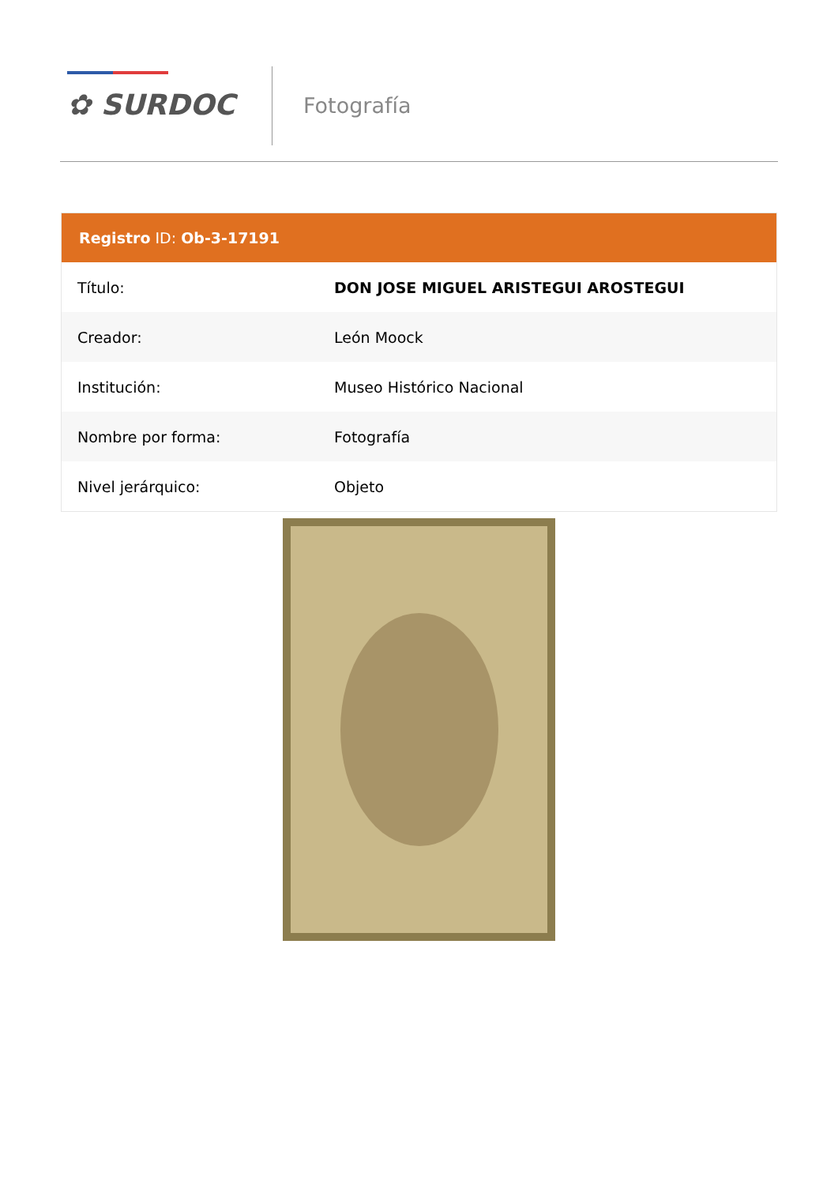✿ SURDOC Fotografía
Registro ID: Ob-3-17191
| Título: | DON JOSE MIGUEL ARISTEGUI AROSTEGUI |
| Creador: | León Moock |
| Institución: | Museo Histórico Nacional |
| Nombre por forma: | Fotografía |
| Nivel jerárquico: | Objeto |